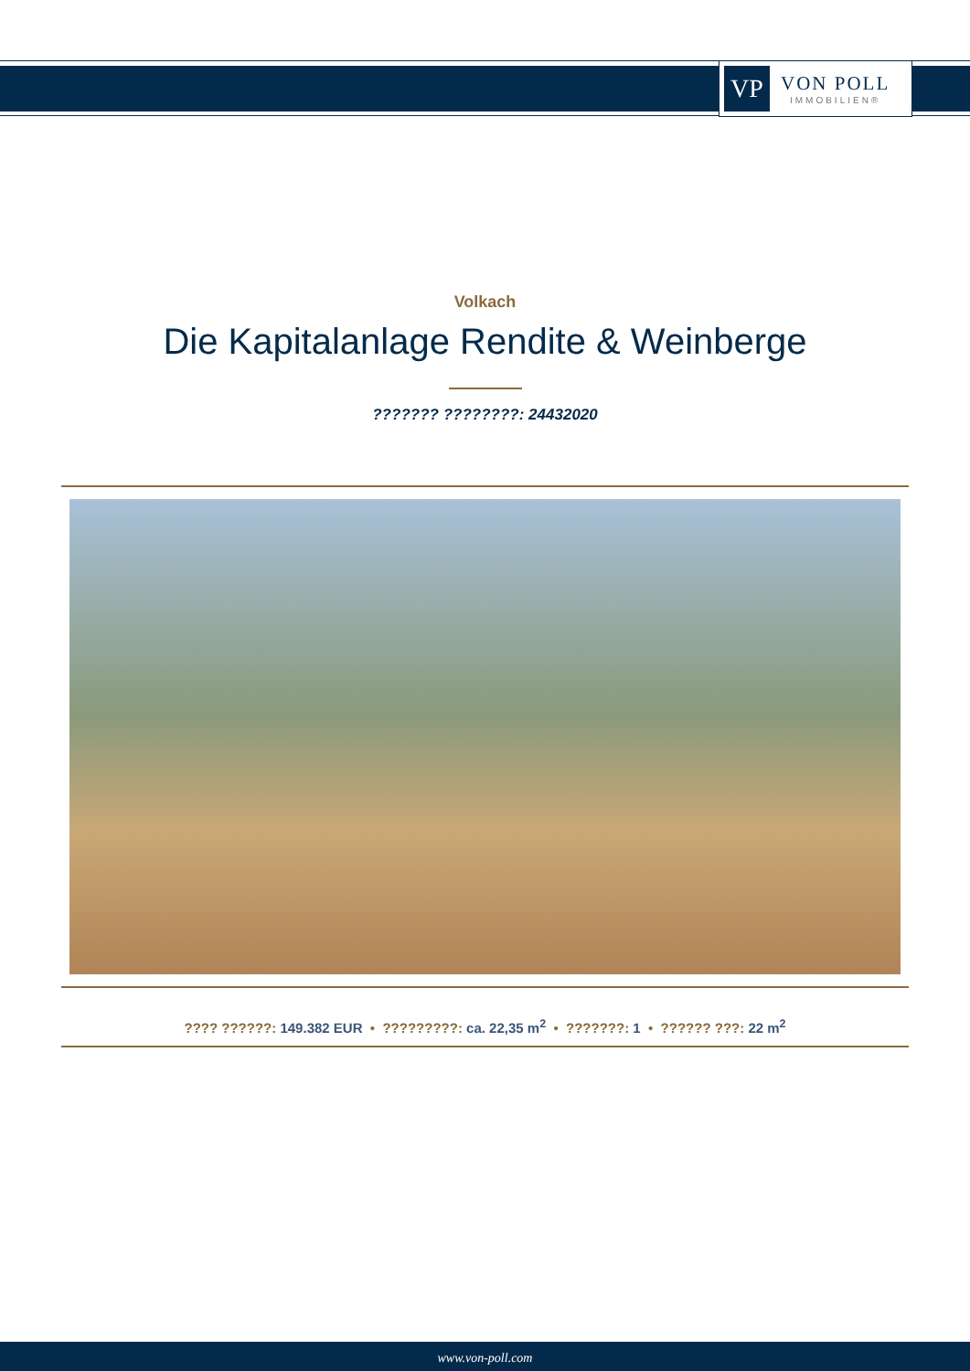VP
VON POLL
IMMOBILIEN®
Volkach
Die Kapitalanlage Rendite & Weinberge
??????? ????????: 24432020
???? ??????: 149.382 EUR • ?????????: ca. 22,35 m<sup>2</sup> • ???????: 1 • ?????? ???: 22 m<sup>2</sup>
www.von-poll.com